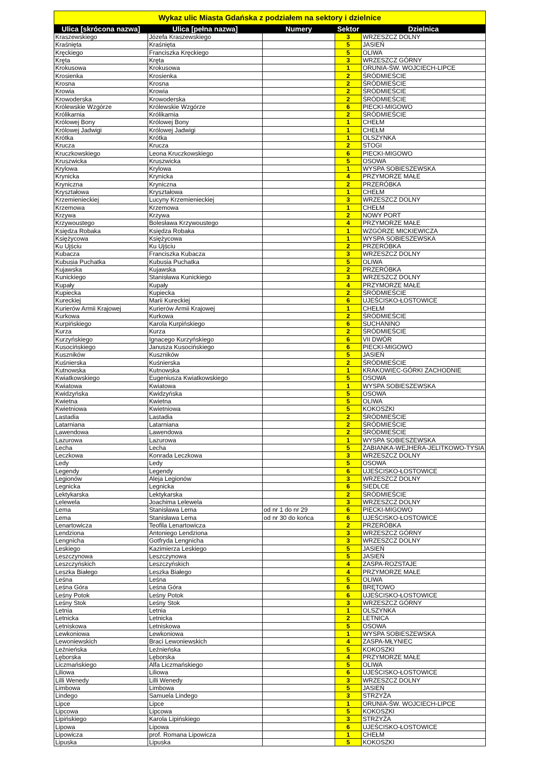| Wykaz ulic Miasta Gdańska z podziałem na sektory i dzielnice | | | | |
| Ulica [skrócona nazwa] | Ulica [pełna nazwa] | Numery | Sektor | Dzielnica |
| Kraszewskiego | Józefa Kraszewskiego | | 3 | WRZESZCZ DOLNY |
| Kraśnięta | Kraśnięta | | 5 | JASIEŃ |
| Kręckiego | Franciszka Kręckiego | | 5 | OLIWA |
| Kręta | Kręta | | 3 | WRZESZCZ GÓRNY |
| Krokusowa | Krokusowa | | 1 | ORUNIA-ŚW. WOJCIECH-LIPCE |
| Krosienka | Krosienka | | 2 | ŚRÓDMIEŚCIE |
| Krosna | Krosna | | 2 | ŚRÓDMIEŚCIE |
| Krowia | Krowia | | 2 | ŚRÓDMIEŚCIE |
| Krowoderska | Krowoderska | | 2 | ŚRÓDMIEŚCIE |
| Królewskie Wzgórze | Królewskie Wzgórze | | 6 | PIECKI-MIGOWO |
| Królikarnia | Królikarnia | | 2 | ŚRÓDMIEŚCIE |
| Królowej Bony | Królowej Bony | | 1 | CHEŁM |
| Królowej Jadwigi | Królowej Jadwigi | | 1 | CHEŁM |
| Krótka | Krótka | | 1 | OLSZYNKA |
| Krucza | Krucza | | 2 | STOGI |
| Kruczkowskiego | Leona Kruczkowskiego | | 6 | PIECKI-MIGOWO |
| Kruszwicka | Kruszwicka | | 5 | OSOWA |
| Krylowa | Krylowa | | 1 | WYSPA SOBIESZEWSKA |
| Krynicka | Krynicka | | 4 | PRZYMORZE MAŁE |
| Kryniczna | Kryniczna | | 2 | PRZERÓBKA |
| Kryształowa | Kryształowa | | 1 | CHEŁM |
| Krzemienieckiej | Lucyny Krzemienieckiej | | 3 | WRZESZCZ DOLNY |
| Krzemowa | Krzemowa | | 1 | CHEŁM |
| Krzywa | Krzywa | | 2 | NOWY PORT |
| Krzywoustego | Bolesława Krzywoustego | | 4 | PRZYMORZE MAŁE |
| Księdza Robaka | Księdza Robaka | | 1 | WZGÓRZE MICKIEWICZA |
| Księżycowa | Księżycowa | | 1 | WYSPA SOBIESZEWSKA |
| Ku Ujściu | Ku Ujściu | | 2 | PRZERÓBKA |
| Kubacza | Franciszka Kubacza | | 3 | WRZESZCZ DOLNY |
| Kubusia Puchatka | Kubusia Puchatka | | 5 | OLIWA |
| Kujawska | Kujawska | | 2 | PRZERÓBKA |
| Kunickiego | Stanisława Kunickiego | | 3 | WRZESZCZ DOLNY |
| Kupały | Kupały | | 4 | PRZYMORZE MAŁE |
| Kupiecka | Kupiecka | | 2 | ŚRÓDMIEŚCIE |
| Kureckiej | Marii Kureckiej | | 6 | UJEŚCISKO-ŁOSTOWICE |
| Kurierów Armii Krajowej | Kurierów Armii Krajowej | | 1 | CHEŁM |
| Kurkowa | Kurkowa | | 2 | ŚRÓDMIEŚCIE |
| Kurpińskiego | Karola Kurpińskiego | | 6 | SUCHANINO |
| Kurza | Kurza | | 2 | ŚRÓDMIEŚCIE |
| Kurzyńskiego | Ignacego Kurzyńskiego | | 6 | VII DWÓR |
| Kusocińskiego | Janusza Kusocińskiego | | 6 | PIECKI-MIGOWO |
| Kuszników | Kuszników | | 5 | JASIEŃ |
| Kuśnierska | Kuśnierska | | 2 | ŚRÓDMIEŚCIE |
| Kutnowska | Kutnowska | | 1 | KRAKOWIEC-GÓRKI ZACHODNIE |
| Kwiatkowskiego | Eugeniusza Kwiatkowskiego | | 5 | OSOWA |
| Kwiatowa | Kwiatowa | | 1 | WYSPA SOBIESZEWSKA |
| Kwidzyńska | Kwidzyńska | | 5 | OSOWA |
| Kwietna | Kwietna | | 5 | OLIWA |
| Kwietniowa | Kwietniowa | | 5 | KOKOSZKI |
| Lastadia | Lastadia | | 2 | ŚRÓDMIEŚCIE |
| Latarniana | Latarniana | | 2 | ŚRÓDMIEŚCIE |
| Lawendowa | Lawendowa | | 2 | ŚRÓDMIEŚCIE |
| Lazurowa | Lazurowa | | 1 | WYSPA SOBIESZEWSKA |
| Lecha | Lecha | | 5 | ŻABIANKA-WEJHERA-JELITKOWO-TYSIA |
| Leczkowa | Konrada Leczkowa | | 3 | WRZESZCZ DOLNY |
| Ledy | Ledy | | 5 | OSOWA |
| Legendy | Legendy | | 6 | UJEŚCISKO-ŁOSTOWICE |
| Legionów | Aleja Legionów | | 3 | WRZESZCZ DOLNY |
| Legnicka | Legnicka | | 6 | SIEDLCE |
| Lektykarska | Lektykarska | | 2 | ŚRÓDMIEŚCIE |
| Lelewela | Joachima Lelewela | | 3 | WRZESZCZ DOLNY |
| Lema | Stanisława Lema | od nr 1 do nr 29 | 6 | PIECKI-MIGOWO |
| Lema | Stanisława Lema | od nr 30 do końca | 6 | UJEŚCISKO-ŁOSTOWICE |
| Lenartowicza | Teofila Lenartowicza | | 2 | PRZERÓBKA |
| Lendziona | Antoniego Lendziona | | 3 | WRZESZCZ GÓRNY |
| Lengnicha | Gotfryda Lengnicha | | 3 | WRZESZCZ DOLNY |
| Leskiego | Kazimierza Leskiego | | 5 | JASIEŃ |
| Leszczynowa | Leszczynowa | | 5 | JASIEŃ |
| Leszczyńskich | Leszczyńskich | | 4 | ZASPA-ROZSTAJE |
| Leszka Białego | Leszka Białego | | 4 | PRZYMORZE MAŁE |
| Leśna | Leśna | | 5 | OLIWA |
| Leśna Góra | Leśna Góra | | 6 | BRĘTOWO |
| Leśny Potok | Leśny Potok | | 6 | UJEŚCISKO-ŁOSTOWICE |
| Leśny Stok | Leśny Stok | | 3 | WRZESZCZ GÓRNY |
| Letnia | Letnia | | 1 | OLSZYNKA |
| Letnicka | Letnicka | | 2 | LETNICA |
| Letniskowa | Letniskowa | | 5 | OSOWA |
| Lewkoniowa | Lewkoniowa | | 1 | WYSPA SOBIESZEWSKA |
| Lewoniewskich | Braci Lewoniewskich | | 4 | ZASPA-MŁYNIEC |
| Leźnieńska | Leźnieńska | | 5 | KOKOSZKI |
| Lęborska | Lęborska | | 4 | PRZYMORZE MAŁE |
| Liczmańskiego | Alfa Liczmańskiego | | 5 | OLIWA |
| Liliowa | Liliowa | | 6 | UJEŚCISKO-ŁOSTOWICE |
| Lilli Wenedy | Lilli Wenedy | | 3 | WRZESZCZ DOLNY |
| Limbowa | Limbowa | | 5 | JASIEŃ |
| Lindego | Samuela Lindego | | 3 | STRZYŻA |
| Lipce | Lipce | | 1 | ORUNIA-ŚW. WOJCIECH-LIPCE |
| Lipcowa | Lipcowa | | 5 | KOKOSZKI |
| Lipińskiego | Karola Lipińskiego | | 3 | STRZYŻA |
| Lipowa | Lipowa | | 6 | UJEŚCISKO-ŁOSTOWICE |
| Lipowicza | prof. Romana Lipowicza | | 1 | CHEŁM |
| Lipuska | Lipuska | | 5 | KOKOSZKI |